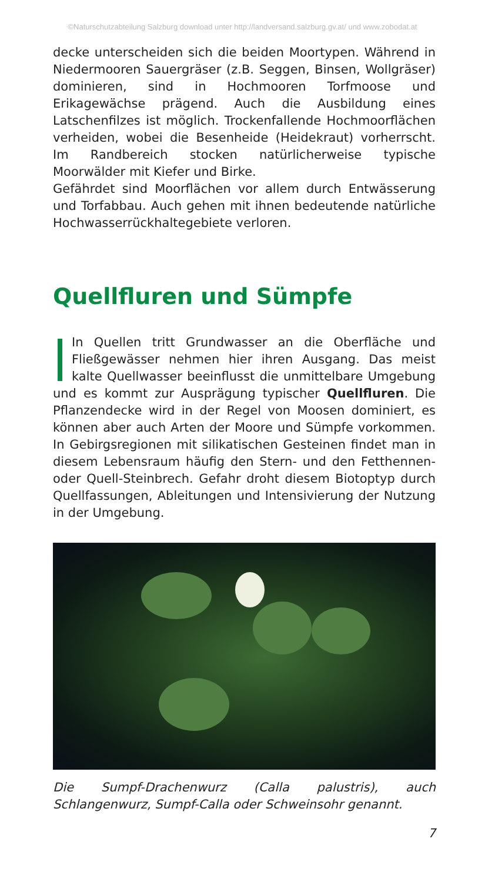©Naturschutzabteilung Salzburg download unter http://landversand.salzburg.gv.at/ und www.zobodat.at
decke unterscheiden sich die beiden Moortypen. Während in Niedermooren Sauergräser (z.B. Seggen, Binsen, Wollgräser) dominieren, sind in Hochmooren Torfmoose und Erikagewächse prägend. Auch die Ausbildung eines Latschenfilzes ist möglich. Trockenfallende Hochmoorflächen verheiden, wobei die Besenheide (Heidekraut) vorherrscht. Im Randbereich stocken natürlicherweise typische Moorwälder mit Kiefer und Birke.
Gefährdet sind Moorflächen vor allem durch Entwässerung und Torfabbau. Auch gehen mit ihnen bedeutende natürliche Hochwasserrückhaltegebiete verloren.
Quellfluren und Sümpfe
In Quellen tritt Grundwasser an die Oberfläche und Fließgewässer nehmen hier ihren Ausgang. Das meist kalte Quellwasser beeinflusst die unmittelbare Umgebung und es kommt zur Ausprägung typischer Quellfluren. Die Pflanzendecke wird in der Regel von Moosen dominiert, es können aber auch Arten der Moore und Sümpfe vorkommen. In Gebirgsregionen mit silikatischen Gesteinen findet man in diesem Lebensraum häufig den Stern- und den Fetthennen- oder Quell-Steinbrech. Gefahr droht diesem Biotoptyp durch Quellfassungen, Ableitungen und Intensivierung der Nutzung in der Umgebung.
Die Sumpf-Drachenwurz (Calla palustris), auch Schlangenwurz, Sumpf-Calla oder Schweinsohr genannt.
7